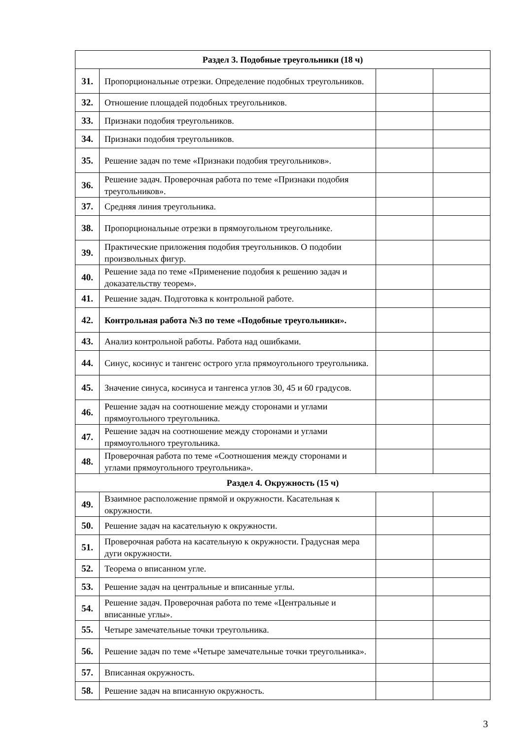| Раздел 3. Подобные треугольники (18 ч) | | | |
| 31. | Пропорциональные отрезки. Определение подобных треугольников. | | |
| 32. | Отношение площадей подобных треугольников. | | |
| 33. | Признаки подобия треугольников. | | |
| 34. | Признаки подобия треугольников. | | |
| 35. | Решение задач по теме «Признаки подобия треугольников». | | |
| 36. | Решение задач. Проверочная работа по теме «Признаки подобия треугольников». | | |
| 37. | Средняя линия треугольника. | | |
| 38. | Пропорциональные отрезки в прямоугольном треугольнике. | | |
| 39. | Практические приложения подобия треугольников. О подобии произвольных фигур. | | |
| 40. | Решение зада по теме «Применение подобия к решению задач и доказательству теорем». | | |
| 41. | Решение задач. Подготовка к контрольной работе. | | |
| 42. | Контрольная работа №3 по теме «Подобные треугольники». | | |
| 43. | Анализ контрольной работы. Работа над ошибками. | | |
| 44. | Синус, косинус и тангенс острого угла прямоугольного треугольника. | | |
| 45. | Значение синуса, косинуса и тангенса углов 30, 45 и 60 градусов. | | |
| 46. | Решение задач на соотношение между сторонами и углами прямоугольного треугольника. | | |
| 47. | Решение задач на соотношение между сторонами и углами прямоугольного треугольника. | | |
| 48. | Проверочная работа по теме «Соотношения между сторонами и углами прямоугольного треугольника». | | |
| Раздел 4. Окружность (15 ч) | | | |
| 49. | Взаимное расположение прямой и окружности. Касательная к окружности. | | |
| 50. | Решение задач на касательную к окружности. | | |
| 51. | Проверочная работа на касательную к окружности. Градусная мера дуги окружности. | | |
| 52. | Теорема о вписанном угле. | | |
| 53. | Решение задач на центральные и вписанные углы. | | |
| 54. | Решение задач. Проверочная работа по теме «Центральные и вписанные углы». | | |
| 55. | Четыре замечательные точки треугольника. | | |
| 56. | Решение задач по теме «Четыре замечательные точки треугольника». | | |
| 57. | Вписанная окружность. | | |
| 58. | Решение задач на вписанную окружность. | | |
3